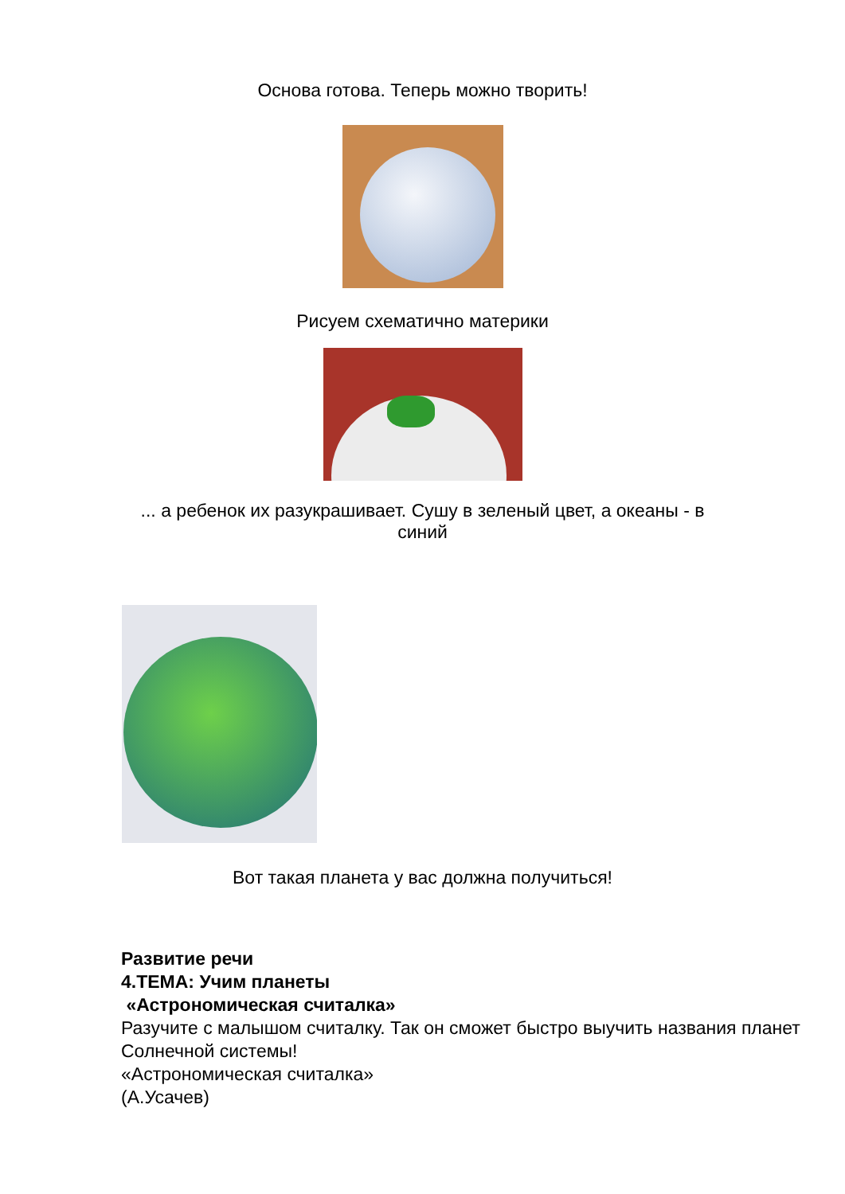Основа готова. Теперь можно творить!
Рисуем схематично материки
... а ребенок их разукрашивает. Сушу в зеленый цвет, а океаны - в синий
Вот такая планета у вас должна получиться!
Развитие речи
4.ТЕМА: Учим планеты
«Астрономическая считалка»
Разучите с малышом считалку. Так он сможет быстро выучить названия планет Солнечной системы!
«Астрономическая считалка»
(А.Усачев)